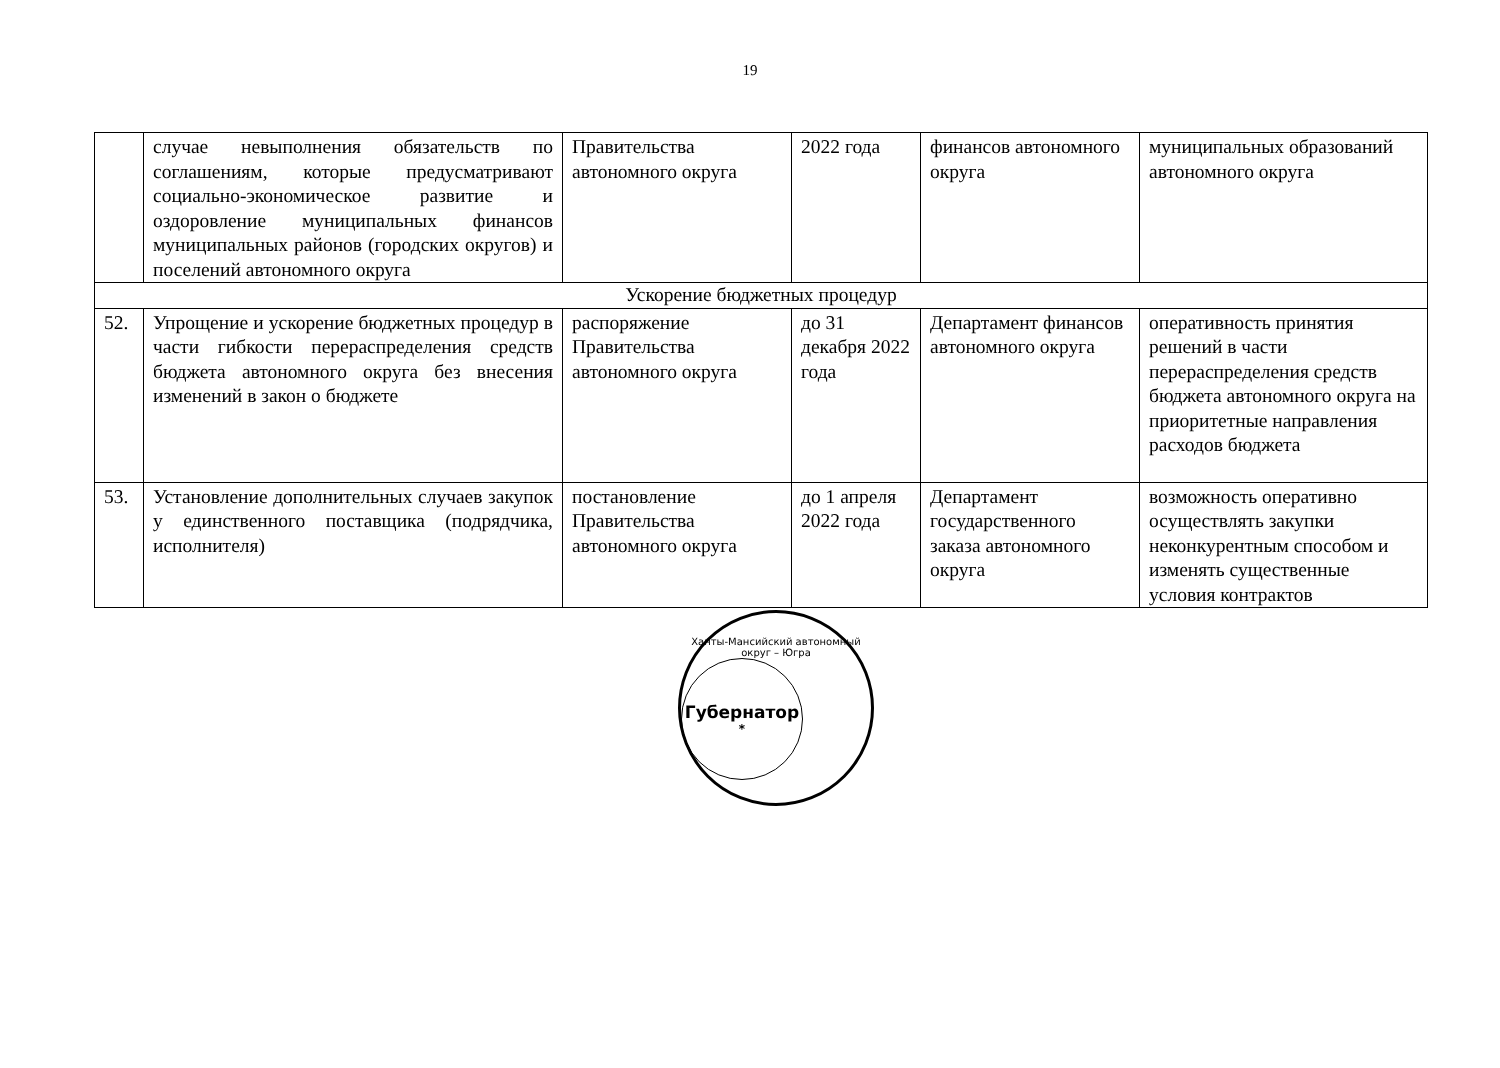19
| | случае невыполнения обязательств по соглашениям, которые предусматривают социально-экономическое развитие и оздоровление муниципальных финансов муниципальных районов (городских округов) и поселений автономного округа | Правительства автономного округа | 2022 года | финансов автономного округа | муниципальных образований автономного округа |
| Ускорение бюджетных процедур | | | | | |
| 52. | Упрощение и ускорение бюджетных процедур в части гибкости перераспределения средств бюджета автономного округа без внесения изменений в закон о бюджете | распоряжение Правительства автономного округа | до 31 декабря 2022 года | Департамент финансов автономного округа | оперативность принятия решений в части перераспределения средств бюджета автономного округа на приоритетные направления расходов бюджета |
| 53. | Установление дополнительных случаев закупок у единственного поставщика (подрядчика, исполнителя) | постановление Правительства автономного округа | до 1 апреля 2022 года | Департамент государственного заказа автономного округа | возможность оперативно осуществлять закупки неконкурентным способом и изменять существенные условия контрактов |
Ханты-Мансийский автономный округ – Югра
Губернатор
*